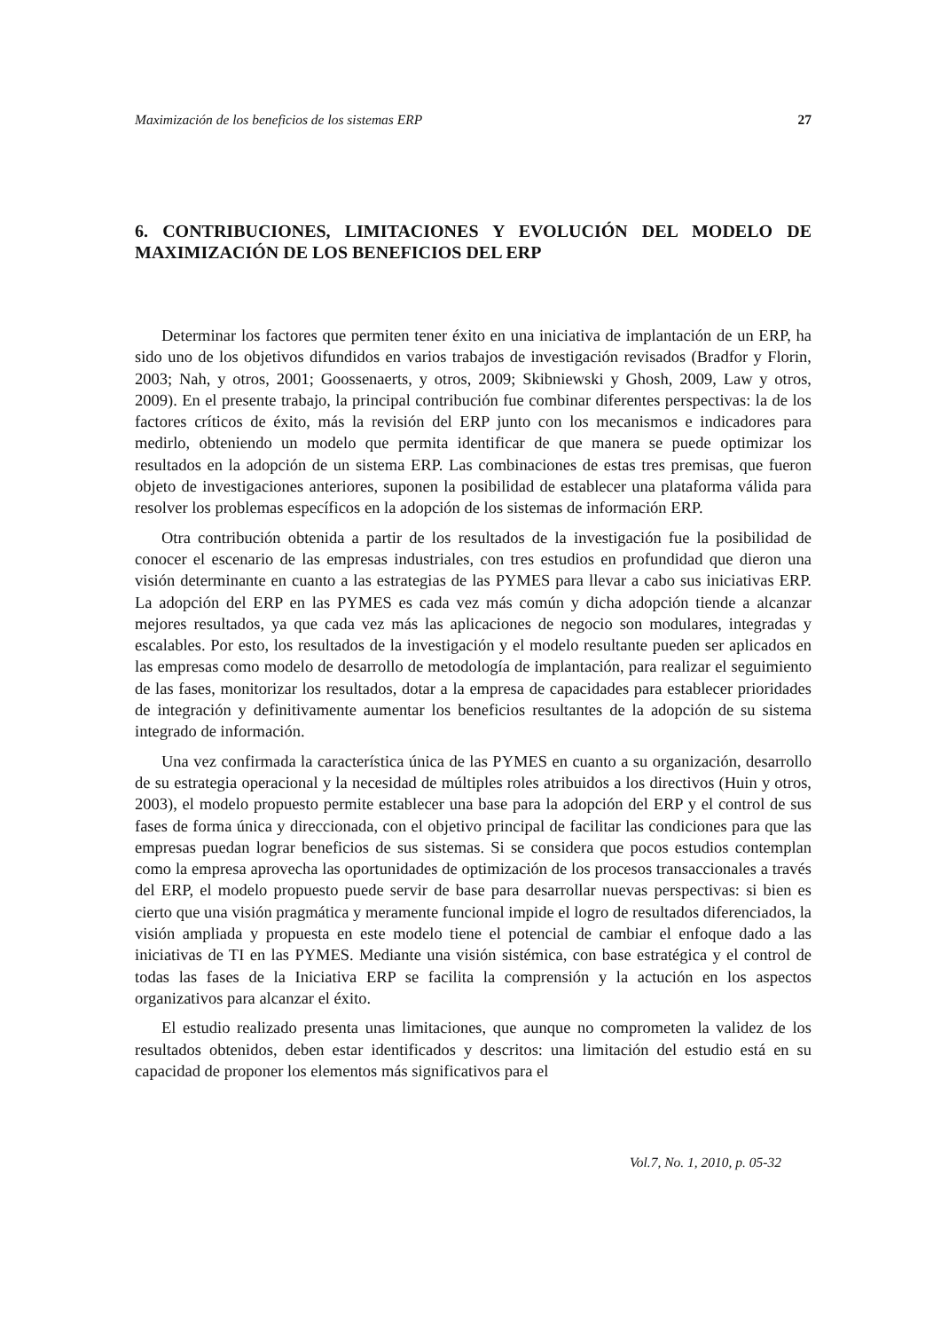Maximización de los beneficios de los sistemas ERP 27
6. CONTRIBUCIONES, LIMITACIONES Y EVOLUCIÓN DEL MODELO DE MAXIMIZACIÓN DE LOS BENEFICIOS DEL ERP
Determinar los factores que permiten tener éxito en una iniciativa de implantación de un ERP, ha sido uno de los objetivos difundidos en varios trabajos de investigación revisados (Bradfor y Florin, 2003; Nah, y otros, 2001; Goossenaerts, y otros, 2009; Skibniewski y Ghosh, 2009, Law y otros, 2009). En el presente trabajo, la principal contribución fue combinar diferentes perspectivas: la de los factores críticos de éxito, más la revisión del ERP junto con los mecanismos e indicadores para medirlo, obteniendo un modelo que permita identificar de que manera se puede optimizar los resultados en la adopción de un sistema ERP. Las combinaciones de estas tres premisas, que fueron objeto de investigaciones anteriores, suponen la posibilidad de establecer una plataforma válida para resolver los problemas específicos en la adopción de los sistemas de información ERP.
Otra contribución obtenida a partir de los resultados de la investigación fue la posibilidad de conocer el escenario de las empresas industriales, con tres estudios en profundidad que dieron una visión determinante en cuanto a las estrategias de las PYMES para llevar a cabo sus iniciativas ERP. La adopción del ERP en las PYMES es cada vez más común y dicha adopción tiende a alcanzar mejores resultados, ya que cada vez más las aplicaciones de negocio son modulares, integradas y escalables. Por esto, los resultados de la investigación y el modelo resultante pueden ser aplicados en las empresas como modelo de desarrollo de metodología de implantación, para realizar el seguimiento de las fases, monitorizar los resultados, dotar a la empresa de capacidades para establecer prioridades de integración y definitivamente aumentar los beneficios resultantes de la adopción de su sistema integrado de información.
Una vez confirmada la característica única de las PYMES en cuanto a su organización, desarrollo de su estrategia operacional y la necesidad de múltiples roles atribuidos a los directivos (Huin y otros, 2003), el modelo propuesto permite establecer una base para la adopción del ERP y el control de sus fases de forma única y direccionada, con el objetivo principal de facilitar las condiciones para que las empresas puedan lograr beneficios de sus sistemas. Si se considera que pocos estudios contemplan como la empresa aprovecha las oportunidades de optimización de los procesos transaccionales a través del ERP, el modelo propuesto puede servir de base para desarrollar nuevas perspectivas: si bien es cierto que una visión pragmática y meramente funcional impide el logro de resultados diferenciados, la visión ampliada y propuesta en este modelo tiene el potencial de cambiar el enfoque dado a las iniciativas de TI en las PYMES. Mediante una visión sistémica, con base estratégica y el control de todas las fases de la Iniciativa ERP se facilita la comprensión y la actución en los aspectos organizativos para alcanzar el éxito.
El estudio realizado presenta unas limitaciones, que aunque no comprometen la validez de los resultados obtenidos, deben estar identificados y descritos: una limitación del estudio está en su capacidad de proponer los elementos más significativos para el
Vol.7, No. 1, 2010, p. 05-32